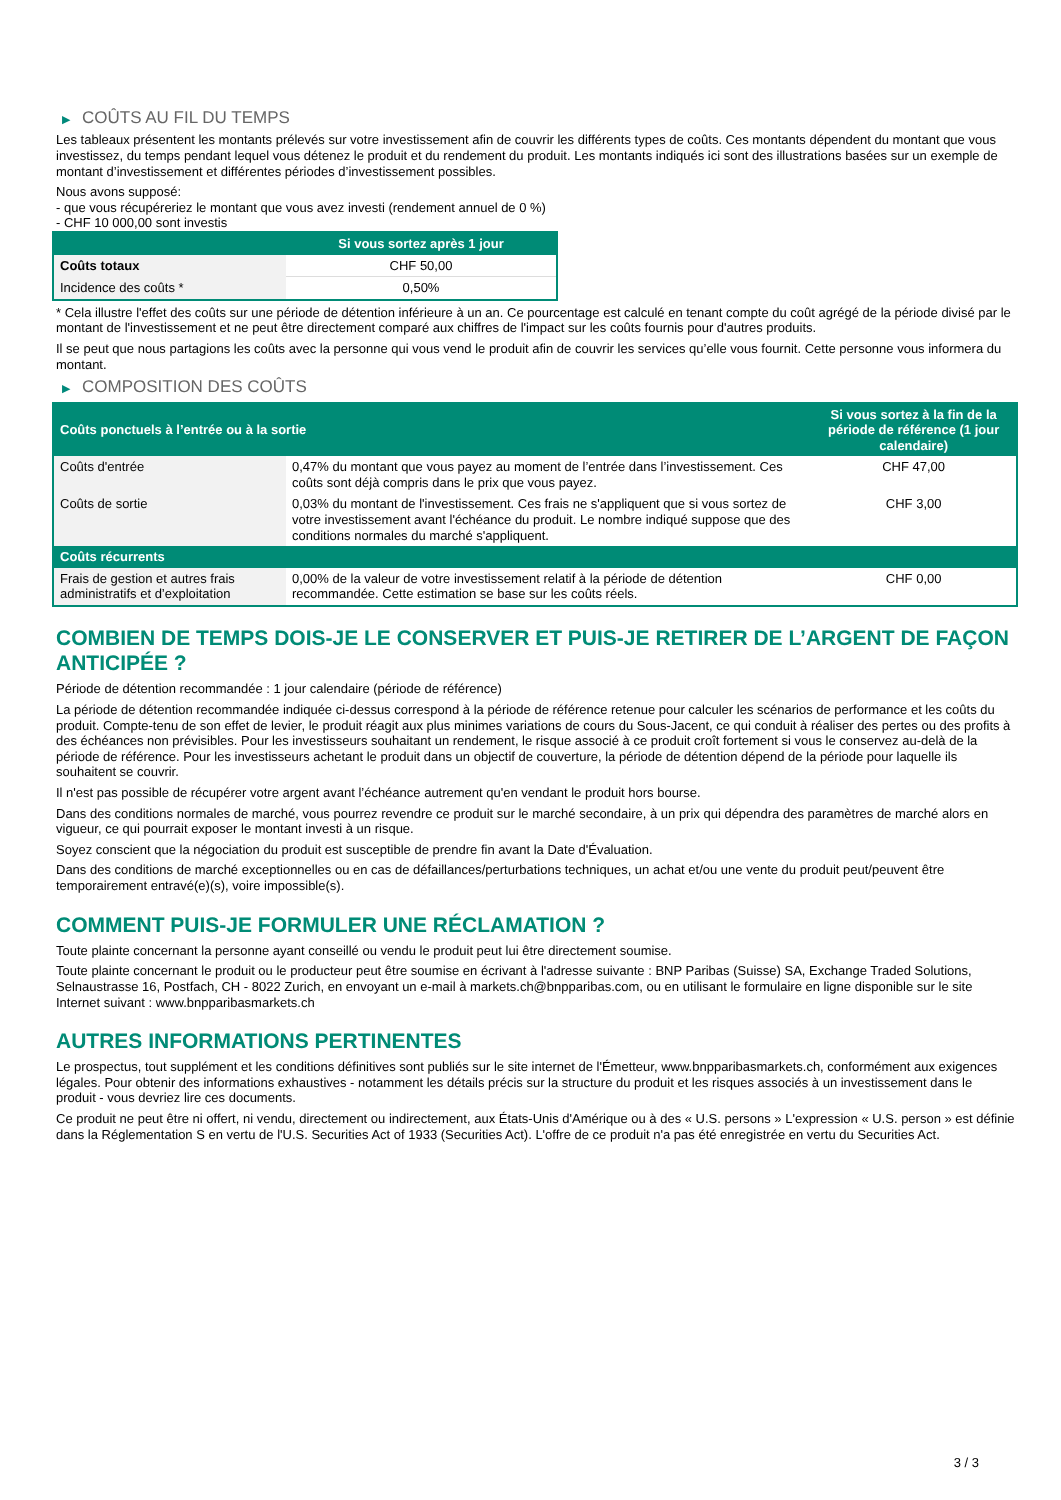▶ COÛTS AU FIL DU TEMPS
Les tableaux présentent les montants prélevés sur votre investissement afin de couvrir les différents types de coûts. Ces montants dépendent du montant que vous investissez, du temps pendant lequel vous détenez le produit et du rendement du produit. Les montants indiqués ici sont des illustrations basées sur un exemple de montant d’investissement et différentes périodes d’investissement possibles.
Nous avons supposé:
- que vous récupéreriez le montant que vous avez investi (rendement annuel de 0 %)
- CHF 10 000,00 sont investis
| | Si vous sortez après 1 jour |
| --- | --- |
| Coûts totaux | CHF 50,00 |
| Incidence des coûts * | 0,50% |
* Cela illustre l'effet des coûts sur une période de détention inférieure à un an. Ce pourcentage est calculé en tenant compte du coût agrégé de la période divisé par le montant de l'investissement et ne peut être directement comparé aux chiffres de l'impact sur les coûts fournis pour d'autres produits.
Il se peut que nous partagions les coûts avec la personne qui vous vend le produit afin de couvrir les services qu’elle vous fournit. Cette personne vous informera du montant.
▶ COMPOSITION DES COÛTS
| Coûts ponctuels à l’entrée ou à la sortie | | Si vous sortez à la fin de la période de référence (1 jour calendaire) |
| --- | --- | --- |
| Coûts d'entrée | 0,47% du montant que vous payez au moment de l’entrée dans l’investissement. Ces coûts sont déjà compris dans le prix que vous payez. | CHF 47,00 |
| Coûts de sortie | 0,03% du montant de l'investissement. Ces frais ne s'appliquent que si vous sortez de votre investissement avant l'échéance du produit. Le nombre indiqué suppose que des conditions normales du marché s'appliquent. | CHF 3,00 |
| Coûts récurrents | | |
| Frais de gestion et autres frais administratifs et d’exploitation | 0,00% de la valeur de votre investissement relatif à la période de détention recommandée. Cette estimation se base sur les coûts réels. | CHF 0,00 |
COMBIEN DE TEMPS DOIS-JE LE CONSERVER ET PUIS-JE RETIRER DE L’ARGENT DE FAÇON ANTICIPÉE ?
Période de détention recommandée : 1 jour calendaire (période de référence)
La période de détention recommandée indiquée ci-dessus correspond à la période de référence retenue pour calculer les scénarios de performance et les coûts du produit. Compte-tenu de son effet de levier, le produit réagit aux plus minimes variations de cours du Sous-Jacent, ce qui conduit à réaliser des pertes ou des profits à des échéances non prévisibles. Pour les investisseurs souhaitant un rendement, le risque associé à ce produit croît fortement si vous le conservez au-delà de la période de référence. Pour les investisseurs achetant le produit dans un objectif de couverture, la période de détention dépend de la période pour laquelle ils souhaitent se couvrir.
Il n'est pas possible de récupérer votre argent avant l’échéance autrement qu'en vendant le produit hors bourse.
Dans des conditions normales de marché, vous pourrez revendre ce produit sur le marché secondaire, à un prix qui dépendra des paramètres de marché alors en vigueur, ce qui pourrait exposer le montant investi à un risque.
Soyez conscient que la négociation du produit est susceptible de prendre fin avant la Date d'Évaluation.
Dans des conditions de marché exceptionnelles ou en cas de défaillances/perturbations techniques, un achat et/ou une vente du produit peut/peuvent être temporairement entravé(e)(s), voire impossible(s).
COMMENT PUIS-JE FORMULER UNE RÉCLAMATION ?
Toute plainte concernant la personne ayant conseillé ou vendu le produit peut lui être directement soumise.
Toute plainte concernant le produit ou le producteur peut être soumise en écrivant à l'adresse suivante : BNP Paribas (Suisse) SA, Exchange Traded Solutions, Selnaustrasse 16, Postfach, CH - 8022 Zurich, en envoyant un e-mail à markets.ch@bnpparibas.com, ou en utilisant le formulaire en ligne disponible sur le site Internet suivant : www.bnpparibasmarkets.ch
AUTRES INFORMATIONS PERTINENTES
Le prospectus, tout supplément et les conditions définitives sont publiés sur le site internet de l'Émetteur, www.bnpparibasmarkets.ch, conformément aux exigences légales. Pour obtenir des informations exhaustives - notamment les détails précis sur la structure du produit et les risques associés à un investissement dans le produit - vous devriez lire ces documents.
Ce produit ne peut être ni offert, ni vendu, directement ou indirectement, aux États-Unis d'Amérique ou à des « U.S. persons » L'expression « U.S. person » est définie dans la Réglementation S en vertu de l'U.S. Securities Act of 1933 (Securities Act). L'offre de ce produit n'a pas été enregistrée en vertu du Securities Act.
3 / 3